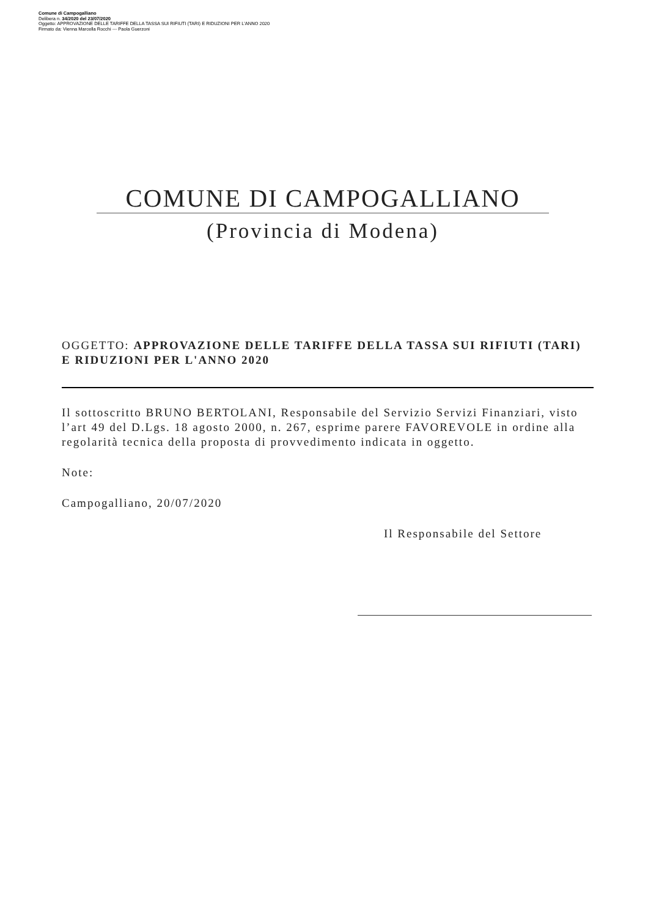Comune di Campogalliano
Delibera n. 34/2020 del 23/07/2020
Oggetto: APPROVAZIONE DELLE TARIFFE DELLA TASSA SUI RIFIUTI (TARI) E RIDUZIONI PER L'ANNO 2020
Firmato da: Vienna Marcella Rocchi --- Paola Guerzoni
COMUNE DI CAMPOGALLIANO
(Provincia di Modena)
OGGETTO: APPROVAZIONE DELLE TARIFFE DELLA TASSA SUI RIFIUTI (TARI) E RIDUZIONI PER L'ANNO 2020
Il sottoscritto BRUNO BERTOLANI, Responsabile del Servizio Servizi Finanziari, visto l’art 49 del D.Lgs. 18 agosto 2000, n. 267, esprime parere FAVOREVOLE in ordine alla regolarità tecnica della proposta di provvedimento indicata in oggetto.
Note:
Campogalliano, 20/07/2020
Il Responsabile del Settore